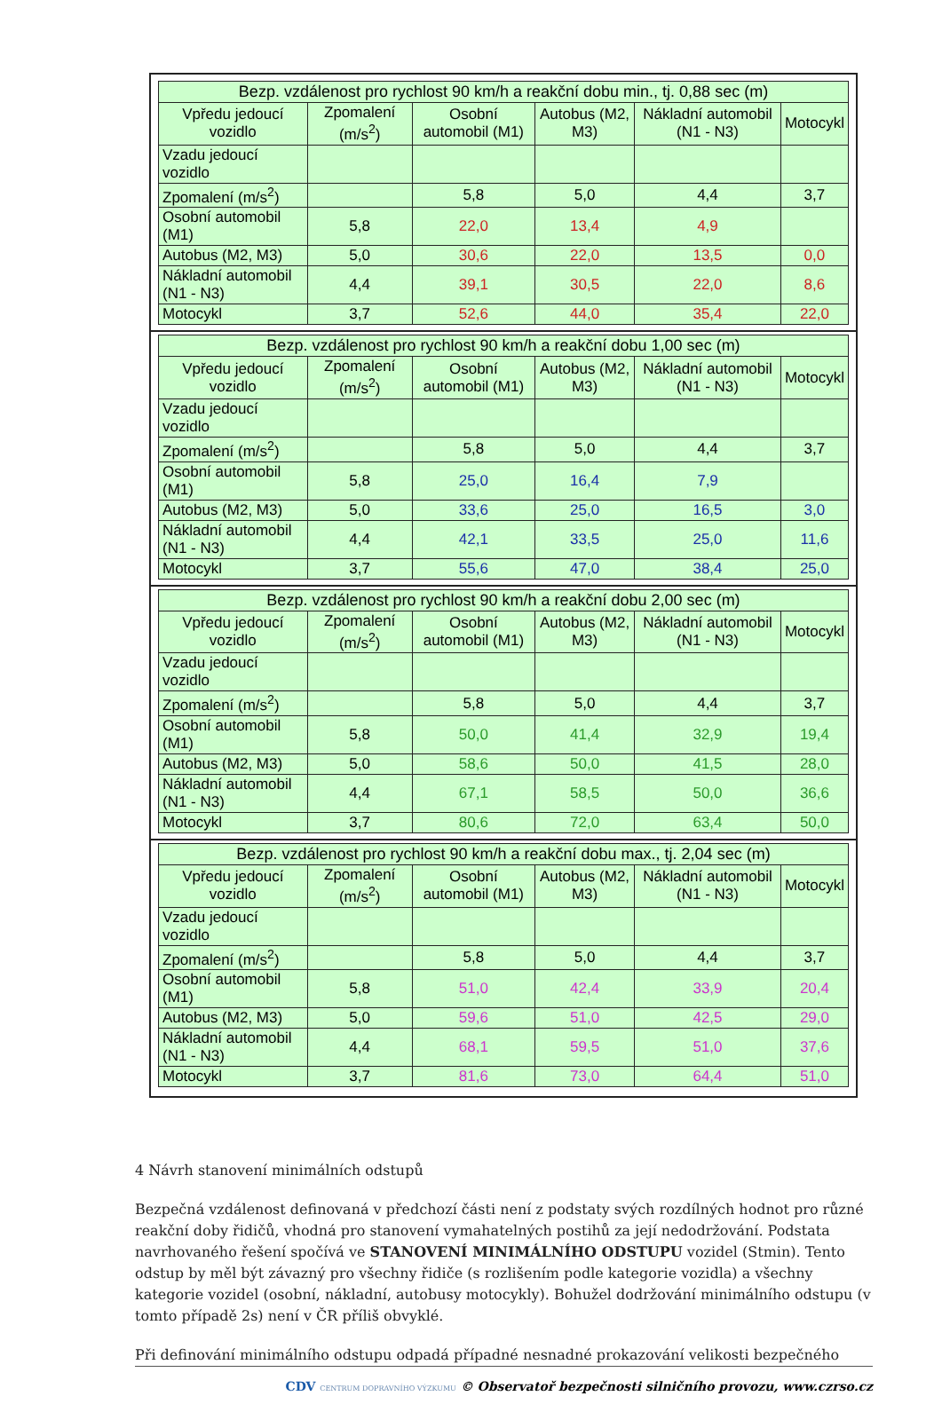| Bezp. vzdálenost pro rychlost 90 km/h a reakční dobu min., tj. 0,88 sec (m) | | | | | |
| --- | --- | --- | --- | --- | --- |
| Vpředu jedoucí vozidlo | Zpomalení (m/s<sup>2</sup>) | Osobní automobil (M1) | Autobus (M2, M3) | Nákladní automobil (N1 - N3) | Motocykl |
| Vzadu jedoucí vozidlo | | | | | |
| Zpomalení (m/s<sup>2</sup>) | | 5,8 | 5,0 | 4,4 | 3,7 |
| Osobní automobil (M1) | 5,8 | 22,0 | 13,4 | 4,9 | |
| Autobus (M2, M3) | 5,0 | 30,6 | 22,0 | 13,5 | 0,0 |
| Nákladní automobil (N1 - N3) | 4,4 | 39,1 | 30,5 | 22,0 | 8,6 |
| Motocykl | 3,7 | 52,6 | 44,0 | 35,4 | 22,0 |
| Bezp. vzdálenost pro rychlost 90 km/h a reakční dobu 1,00 sec (m) | | | | | |
| --- | --- | --- | --- | --- | --- |
| Vpředu jedoucí vozidlo | Zpomalení (m/s<sup>2</sup>) | Osobní automobil (M1) | Autobus (M2, M3) | Nákladní automobil (N1 - N3) | Motocykl |
| Vzadu jedoucí vozidlo | | | | | |
| Zpomalení (m/s<sup>2</sup>) | | 5,8 | 5,0 | 4,4 | 3,7 |
| Osobní automobil (M1) | 5,8 | 25,0 | 16,4 | 7,9 | |
| Autobus (M2, M3) | 5,0 | 33,6 | 25,0 | 16,5 | 3,0 |
| Nákladní automobil (N1 - N3) | 4,4 | 42,1 | 33,5 | 25,0 | 11,6 |
| Motocykl | 3,7 | 55,6 | 47,0 | 38,4 | 25,0 |
| Bezp. vzdálenost pro rychlost 90 km/h a reakční dobu 2,00 sec (m) | | | | | |
| --- | --- | --- | --- | --- | --- |
| Vpředu jedoucí vozidlo | Zpomalení (m/s<sup>2</sup>) | Osobní automobil (M1) | Autobus (M2, M3) | Nákladní automobil (N1 - N3) | Motocykl |
| Vzadu jedoucí vozidlo | | | | | |
| Zpomalení (m/s<sup>2</sup>) | | 5,8 | 5,0 | 4,4 | 3,7 |
| Osobní automobil (M1) | 5,8 | 50,0 | 41,4 | 32,9 | 19,4 |
| Autobus (M2, M3) | 5,0 | 58,6 | 50,0 | 41,5 | 28,0 |
| Nákladní automobil (N1 - N3) | 4,4 | 67,1 | 58,5 | 50,0 | 36,6 |
| Motocykl | 3,7 | 80,6 | 72,0 | 63,4 | 50,0 |
| Bezp. vzdálenost pro rychlost 90 km/h a reakční dobu max., tj. 2,04 sec (m) | | | | | |
| --- | --- | --- | --- | --- | --- |
| Vpředu jedoucí vozidlo | Zpomalení (m/s<sup>2</sup>) | Osobní automobil (M1) | Autobus (M2, M3) | Nákladní automobil (N1 - N3) | Motocykl |
| Vzadu jedoucí vozidlo | | | | | |
| Zpomalení (m/s<sup>2</sup>) | | 5,8 | 5,0 | 4,4 | 3,7 |
| Osobní automobil (M1) | 5,8 | 51,0 | 42,4 | 33,9 | 20,4 |
| Autobus (M2, M3) | 5,0 | 59,6 | 51,0 | 42,5 | 29,0 |
| Nákladní automobil (N1 - N3) | 4,4 | 68,1 | 59,5 | 51,0 | 37,6 |
| Motocykl | 3,7 | 81,6 | 73,0 | 64,4 | 51,0 |
4 Návrh stanovení minimálních odstupů
Bezpečná vzdálenost definovaná v předchozí části není z podstaty svých rozdílných hodnot pro různé reakční doby řidičů, vhodná pro stanovení vymahatelných postihů za její nedodržování. Podstata navrhovaného řešení spočívá ve STANOVENÍ MINIMÁLNÍHO ODSTUPU vozidel (Stmin). Tento odstup by měl být závazný pro všechny řidiče (s rozlišením podle kategorie vozidla) a všechny kategorie vozidel (osobní, nákladní, autobusy motocykly). Bohužel dodržování minimálního odstupu (v tomto případě 2s) není v ČR příliš obvyklé.
Při definování minimálního odstupu odpadá případné nesnadné prokazování velikosti bezpečného
CDV CENTRUM DOPRAVNÍHO VÝZKUMU © Observatoř bezpečnosti silničního provozu, www.czrso.cz